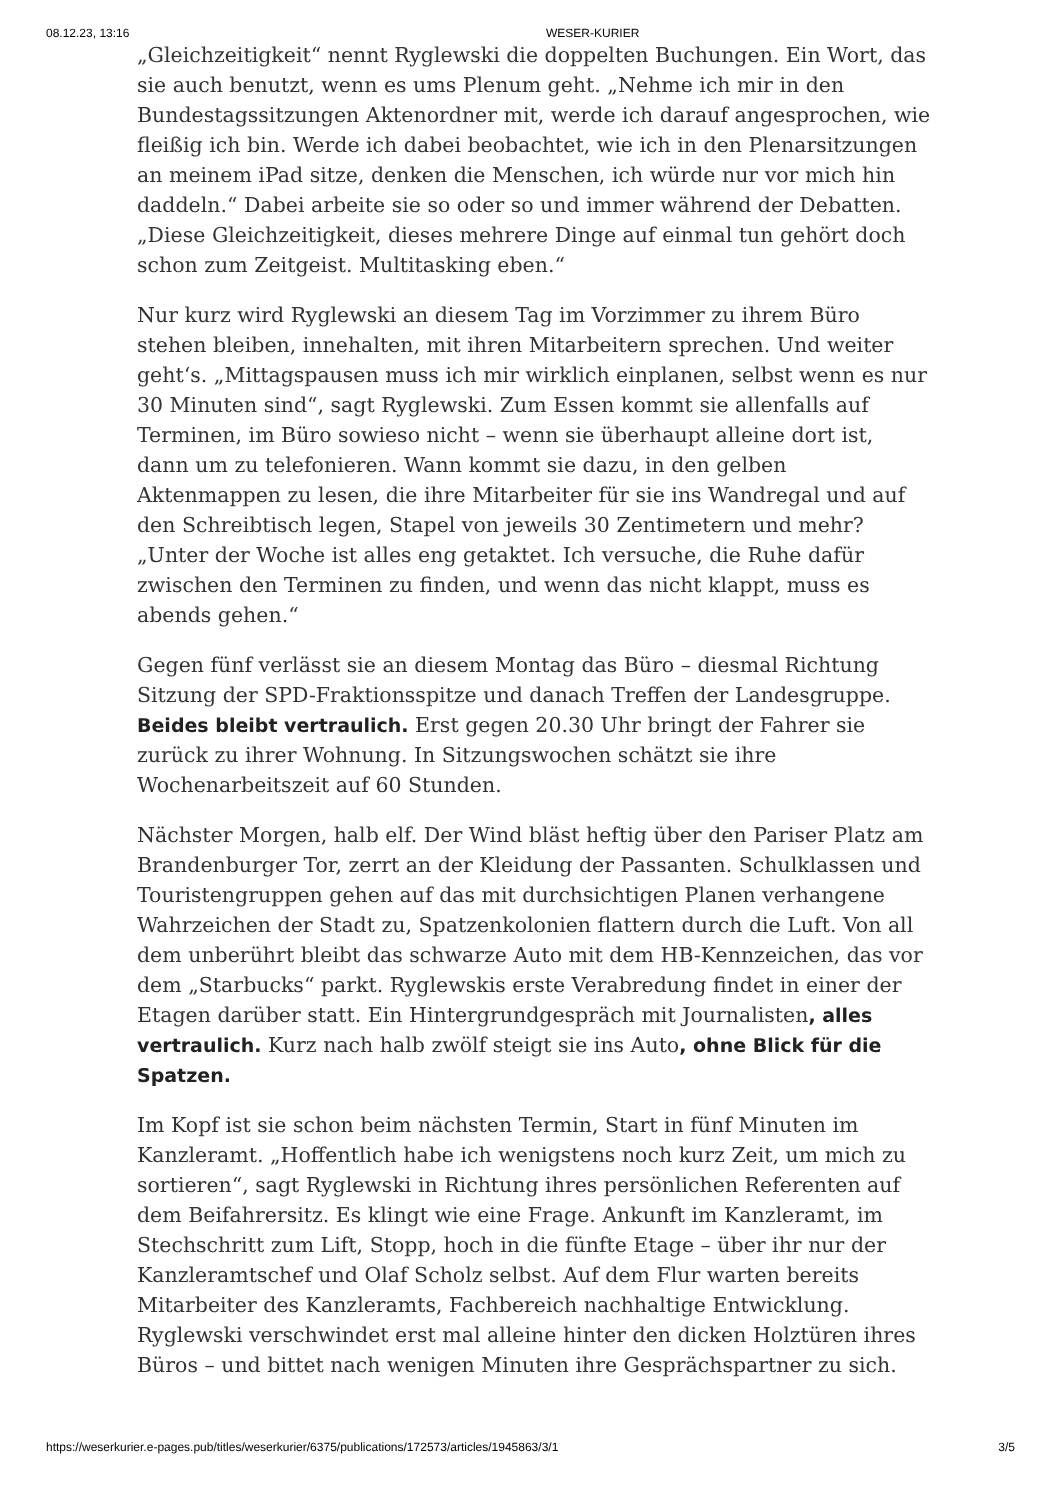08.12.23, 13:16 WESER-KURIER
„Gleichzeitigkeit“ nennt Ryglewski die doppelten Buchungen. Ein Wort, das sie auch benutzt, wenn es ums Plenum geht. „Nehme ich mir in den Bundestagssitzungen Aktenordner mit, werde ich darauf angesprochen, wie fleißig ich bin. Werde ich dabei beobachtet, wie ich in den Plenarsitzungen an meinem iPad sitze, denken die Menschen, ich würde nur vor mich hin daddeln.“ Dabei arbeite sie so oder so und immer während der Debatten. „Diese Gleichzeitigkeit, dieses mehrere Dinge auf einmal tun gehört doch schon zum Zeitgeist. Multitasking eben.“
Nur kurz wird Ryglewski an diesem Tag im Vorzimmer zu ihrem Büro stehen bleiben, innehalten, mit ihren Mitarbeitern sprechen. Und weiter geht‘s. „Mittagspausen muss ich mir wirklich einplanen, selbst wenn es nur 30 Minuten sind“, sagt Ryglewski. Zum Essen kommt sie allenfalls auf Terminen, im Büro sowieso nicht – wenn sie überhaupt alleine dort ist, dann um zu telefonieren. Wann kommt sie dazu, in den gelben Aktenmappen zu lesen, die ihre Mitarbeiter für sie ins Wandregal und auf den Schreibtisch legen, Stapel von jeweils 30 Zentimetern und mehr? „Unter der Woche ist alles eng getaktet. Ich versuche, die Ruhe dafür zwischen den Terminen zu finden, und wenn das nicht klappt, muss es abends gehen.“
Gegen fünf verlässt sie an diesem Montag das Büro – diesmal Richtung Sitzung der SPD-Fraktionsspitze und danach Treffen der Landesgruppe. Beides bleibt vertraulich. Erst gegen 20.30 Uhr bringt der Fahrer sie zurück zu ihrer Wohnung. In Sitzungswochen schätzt sie ihre Wochenarbeitszeit auf 60 Stunden.
Nächster Morgen, halb elf. Der Wind bläst heftig über den Pariser Platz am Brandenburger Tor, zerrt an der Kleidung der Passanten. Schulklassen und Touristengruppen gehen auf das mit durchsichtigen Planen verhangene Wahrzeichen der Stadt zu, Spatzenkolonien flattern durch die Luft. Von all dem unberührt bleibt das schwarze Auto mit dem HB-Kennzeichen, das vor dem „Starbucks“ parkt. Ryglewskis erste Verabredung findet in einer der Etagen darüber statt. Ein Hintergrundgespräch mit Journalisten, alles vertraulich. Kurz nach halb zwölf steigt sie ins Auto, ohne Blick für die Spatzen.
Im Kopf ist sie schon beim nächsten Termin, Start in fünf Minuten im Kanzleramt. „Hoffentlich habe ich wenigstens noch kurz Zeit, um mich zu sortieren“, sagt Ryglewski in Richtung ihres persönlichen Referenten auf dem Beifahrersitz. Es klingt wie eine Frage. Ankunft im Kanzleramt, im Stechschritt zum Lift, Stopp, hoch in die fünfte Etage – über ihr nur der Kanzleramtschef und Olaf Scholz selbst. Auf dem Flur warten bereits Mitarbeiter des Kanzleramts, Fachbereich nachhaltige Entwicklung. Ryglewski verschwindet erst mal alleine hinter den dicken Holztüren ihres Büros – und bittet nach wenigen Minuten ihre Gesprächspartner zu sich.
https://weserkurier.e-pages.pub/titles/weserkurier/6375/publications/172573/articles/1945863/3/1 3/5